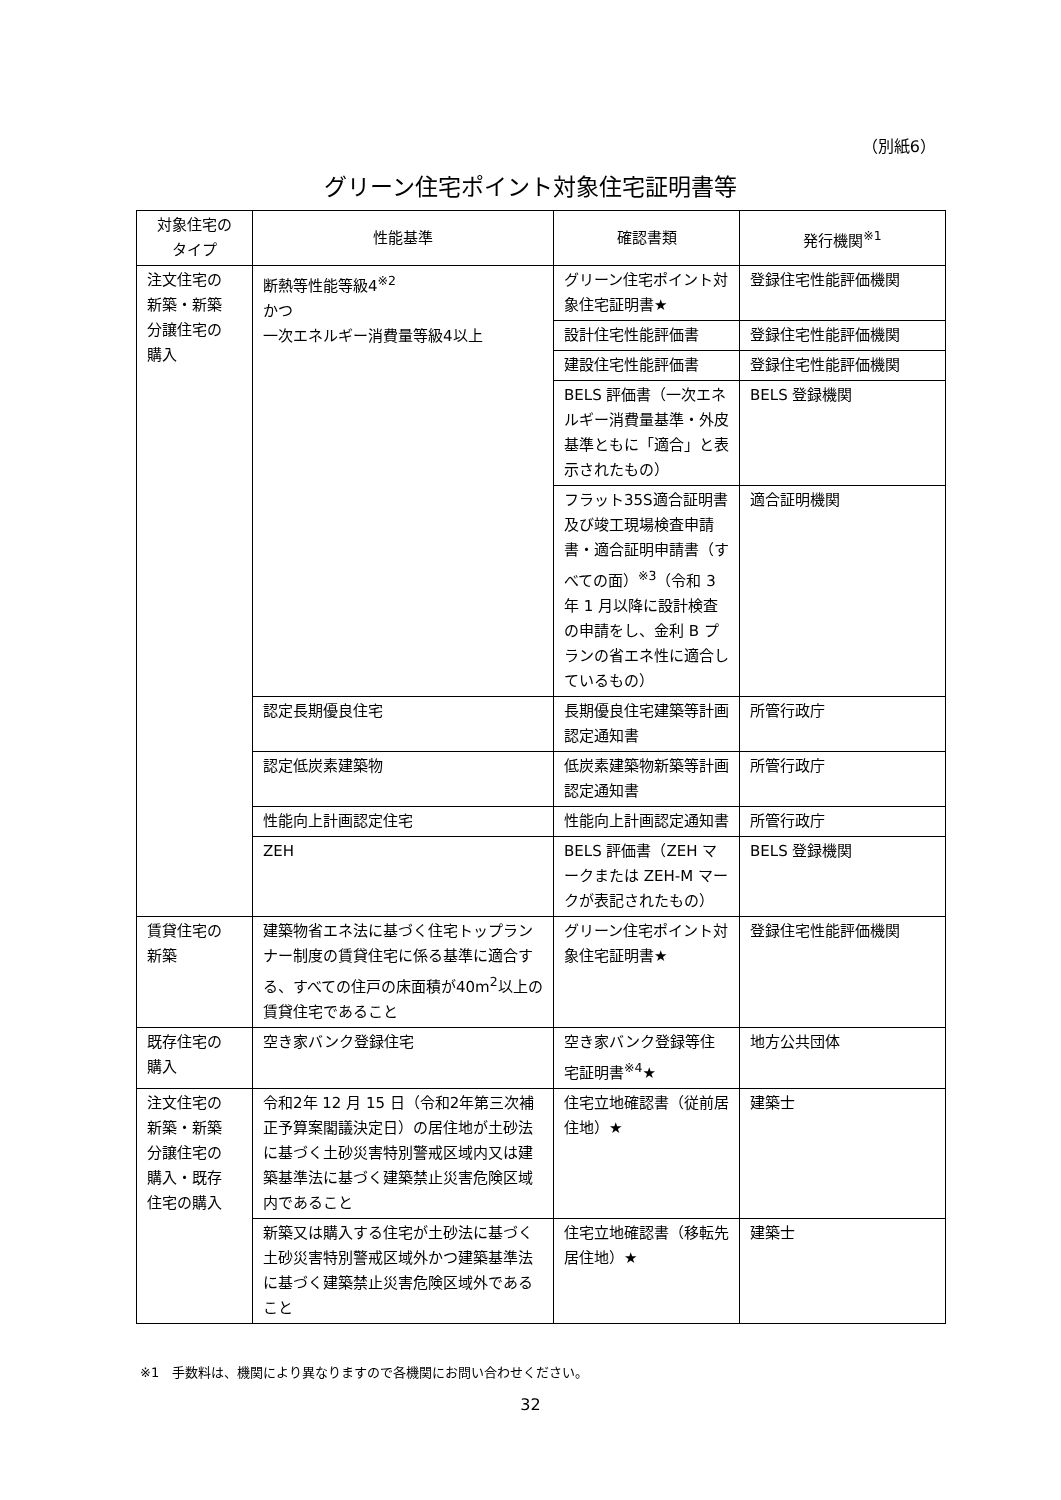（別紙6）
グリーン住宅ポイント対象住宅証明書等
| 対象住宅の タイプ | 性能基準 | 確認書類 | 発行機関<sup>※1</sup> |
| --- | --- | --- | --- |
| 注文住宅の 新築・新築 分譲住宅の 購入 | 断熱等性能等級4<sup>※2</sup> かつ 一次エネルギー消費量等級4以上 | グリーン住宅ポイント対象住宅証明書★ | 登録住宅性能評価機関 |
| | | 設計住宅性能評価書 | 登録住宅性能評価機関 |
| | | 建設住宅性能評価書 | 登録住宅性能評価機関 |
| | | BELS 評価書（一次エネルギー消費量基準・外皮基準ともに「適合」と表示されたもの） | BELS 登録機関 |
| | | フラット35S適合証明書及び竣工現場検査申請書・適合証明申請書（すべての面）<sup>※3</sup>（令和 3 年 1 月以降に設計検査の申請をし、金利 B プランの省エネ性に適合しているもの） | 適合証明機関 |
| | 認定長期優良住宅 | 長期優良住宅建築等計画認定通知書 | 所管行政庁 |
| | 認定低炭素建築物 | 低炭素建築物新築等計画認定通知書 | 所管行政庁 |
| | 性能向上計画認定住宅 | 性能向上計画認定通知書 | 所管行政庁 |
| | ZEH | BELS 評価書（ZEH マークまたは ZEH-M マークが表記されたもの） | BELS 登録機関 |
| 賃貸住宅の 新築 | 建築物省エネ法に基づく住宅トップランナー制度の賃貸住宅に係る基準に適合する、すべての住戸の床面積が40m<sup>2</sup>以上の賃貸住宅であること | グリーン住宅ポイント対象住宅証明書★ | 登録住宅性能評価機関 |
| 既存住宅の 購入 | 空き家バンク登録住宅 | 空き家バンク登録等住宅証明書<sup>※4</sup>★ | 地方公共団体 |
| 注文住宅の 新築・新築 分譲住宅の 購入・既存 住宅の購入 | 令和2年 12 月 15 日（令和2年第三次補正予算案閣議決定日）の居住地が土砂法に基づく土砂災害特別警戒区域内又は建築基準法に基づく建築禁止災害危険区域内であること | 住宅立地確認書（従前居住地）★ | 建築士 |
| | 新築又は購入する住宅が土砂法に基づく土砂災害特別警戒区域外かつ建築基準法に基づく建築禁止災害危険区域外であること | 住宅立地確認書（移転先居住地）★ | 建築士 |
※1　手数料は、機関により異なりますので各機関にお問い合わせください。
32